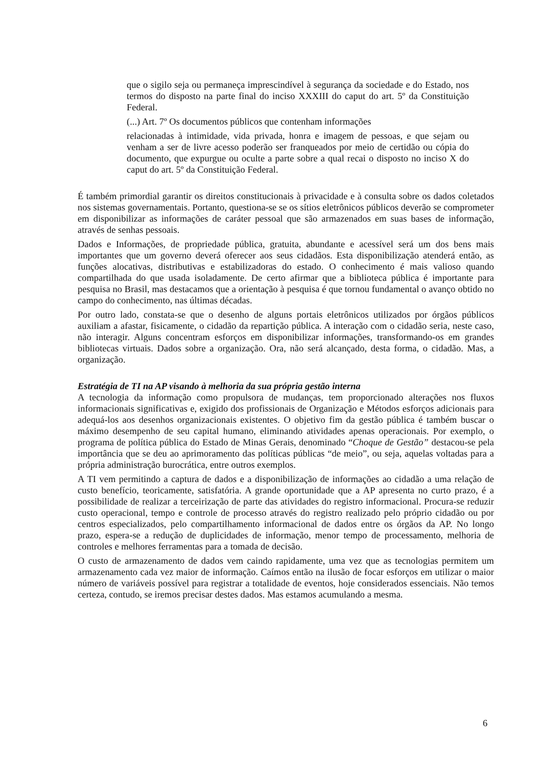que o sigilo seja ou permaneça imprescindível à segurança da sociedade e do Estado, nos termos do disposto na parte final do inciso XXXIII do caput do art. 5º da Constituição Federal.
(...) Art. 7º Os documentos públicos que contenham informações
relacionadas à intimidade, vida privada, honra e imagem de pessoas, e que sejam ou venham a ser de livre acesso poderão ser franqueados por meio de certidão ou cópia do documento, que expurgue ou oculte a parte sobre a qual recai o disposto no inciso X do caput do art. 5º da Constituição Federal.
É também primordial garantir os direitos constitucionais à privacidade e à consulta sobre os dados coletados nos sistemas governamentais. Portanto, questiona-se se os sítios eletrônicos públicos deverão se comprometer em disponibilizar as informações de caráter pessoal que são armazenados em suas bases de informação, através de senhas pessoais.
Dados e Informações, de propriedade pública, gratuita, abundante e acessível será um dos bens mais importantes que um governo deverá oferecer aos seus cidadãos. Esta disponibilização atenderá então, as funções alocativas, distributivas e estabilizadoras do estado. O conhecimento é mais valioso quando compartilhada do que usada isoladamente. De certo afirmar que a biblioteca pública é importante para pesquisa no Brasil, mas destacamos que a orientação à pesquisa é que tornou fundamental o avanço obtido no campo do conhecimento, nas últimas décadas.
Por outro lado, constata-se que o desenho de alguns portais eletrônicos utilizados por órgãos públicos auxiliam a afastar, fisicamente, o cidadão da repartição pública. A interação com o cidadão seria, neste caso, não interagir. Alguns concentram esforços em disponibilizar informações, transformando-os em grandes bibliotecas virtuais. Dados sobre a organização. Ora, não será alcançado, desta forma, o cidadão. Mas, a organização.
Estratégia de TI na AP visando à melhoria da sua própria gestão interna
A tecnologia da informação como propulsora de mudanças, tem proporcionado alterações nos fluxos informacionais significativas e, exigido dos profissionais de Organização e Métodos esforços adicionais para adequá-los aos desenhos organizacionais existentes. O objetivo fim da gestão pública é também buscar o máximo desempenho de seu capital humano, eliminando atividades apenas operacionais. Por exemplo, o programa de política pública do Estado de Minas Gerais, denominado “Choque de Gestão” destacou-se pela importância que se deu ao aprimoramento das políticas públicas “de meio”, ou seja, aquelas voltadas para a própria administração burocrática, entre outros exemplos.
A TI vem permitindo a captura de dados e a disponibilização de informações ao cidadão a uma relação de custo benefício, teoricamente, satisfatória. A grande oportunidade que a AP apresenta no curto prazo, é a possibilidade de realizar a terceirização de parte das atividades do registro informacional. Procura-se reduzir custo operacional, tempo e controle de processo através do registro realizado pelo próprio cidadão ou por centros especializados, pelo compartilhamento informacional de dados entre os órgãos da AP. No longo prazo, espera-se a redução de duplicidades de informação, menor tempo de processamento, melhoria de controles e melhores ferramentas para a tomada de decisão.
O custo de armazenamento de dados vem caindo rapidamente, uma vez que as tecnologias permitem um armazenamento cada vez maior de informação. Caímos então na ilusão de focar esforços em utilizar o maior número de variáveis possível para registrar a totalidade de eventos, hoje considerados essenciais. Não temos certeza, contudo, se iremos precisar destes dados. Mas estamos acumulando a mesma.
6